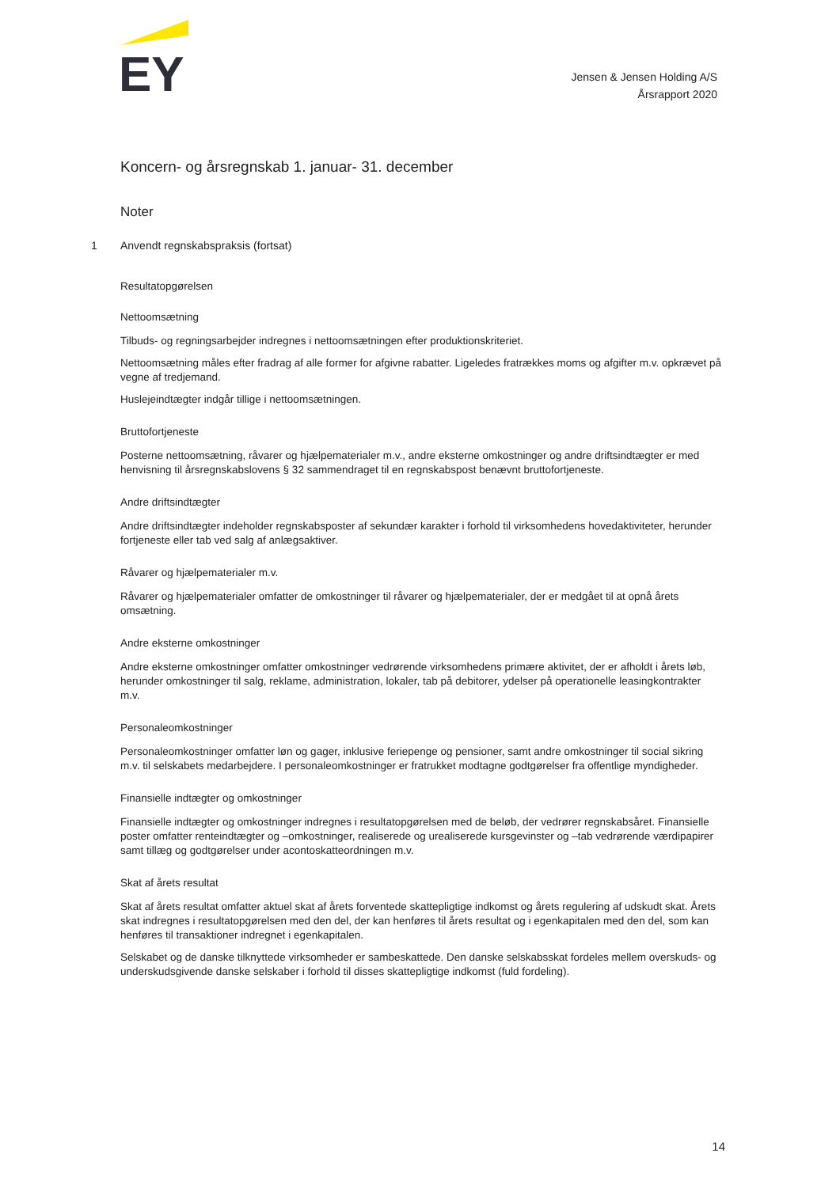EY
Jensen & Jensen Holding A/S
Årsrapport 2020
Koncern- og årsregnskab 1. januar- 31. december
Noter
1 Anvendt regnskabspraksis (fortsat)
Resultatopgørelsen
Nettoomsætning
Tilbuds- og regningsarbejder indregnes i nettoomsætningen efter produktionskriteriet.
Nettoomsætning måles efter fradrag af alle former for afgivne rabatter. Ligeledes fratrækkes moms og afgifter m.v. opkrævet på vegne af tredjemand.
Huslejeindtægter indgår tillige i nettoomsætningen.
Bruttofortjeneste
Posterne nettoomsætning, råvarer og hjælpematerialer m.v., andre eksterne omkostninger og andre driftsindtægter er med henvisning til årsregnskabslovens § 32 sammendraget til en regnskabspost benævnt bruttofortjeneste.
Andre driftsindtægter
Andre driftsindtægter indeholder regnskabsposter af sekundær karakter i forhold til virksomhedens hovedaktiviteter, herunder fortjeneste eller tab ved salg af anlægsaktiver.
Råvarer og hjælpematerialer m.v.
Råvarer og hjælpematerialer omfatter de omkostninger til råvarer og hjælpematerialer, der er medgået til at opnå årets omsætning.
Andre eksterne omkostninger
Andre eksterne omkostninger omfatter omkostninger vedrørende virksomhedens primære aktivitet, der er afholdt i årets løb, herunder omkostninger til salg, reklame, administration, lokaler, tab på debitorer, ydelser på operationelle leasingkontrakter m.v.
Personaleomkostninger
Personaleomkostninger omfatter løn og gager, inklusive feriepenge og pensioner, samt andre omkostninger til social sikring m.v. til selskabets medarbejdere. I personaleomkostninger er fratrukket modtagne godtgørelser fra offentlige myndigheder.
Finansielle indtægter og omkostninger
Finansielle indtægter og omkostninger indregnes i resultatopgørelsen med de beløb, der vedrører regnskabsåret. Finansielle poster omfatter renteindtægter og –omkostninger, realiserede og urealiserede kursgevinster og –tab vedrørende værdipapirer samt tillæg og godtgørelser under acontoskatteordningen m.v.
Skat af årets resultat
Skat af årets resultat omfatter aktuel skat af årets forventede skattepligtige indkomst og årets regulering af udskudt skat. Årets skat indregnes i resultatopgørelsen med den del, der kan henføres til årets resultat og i egenkapitalen med den del, som kan henføres til transaktioner indregnet i egenkapitalen.
Selskabet og de danske tilknyttede virksomheder er sambeskattede. Den danske selskabsskat fordeles mellem overskuds- og underskudsgivende danske selskaber i forhold til disses skattepligtige indkomst (fuld fordeling).
14